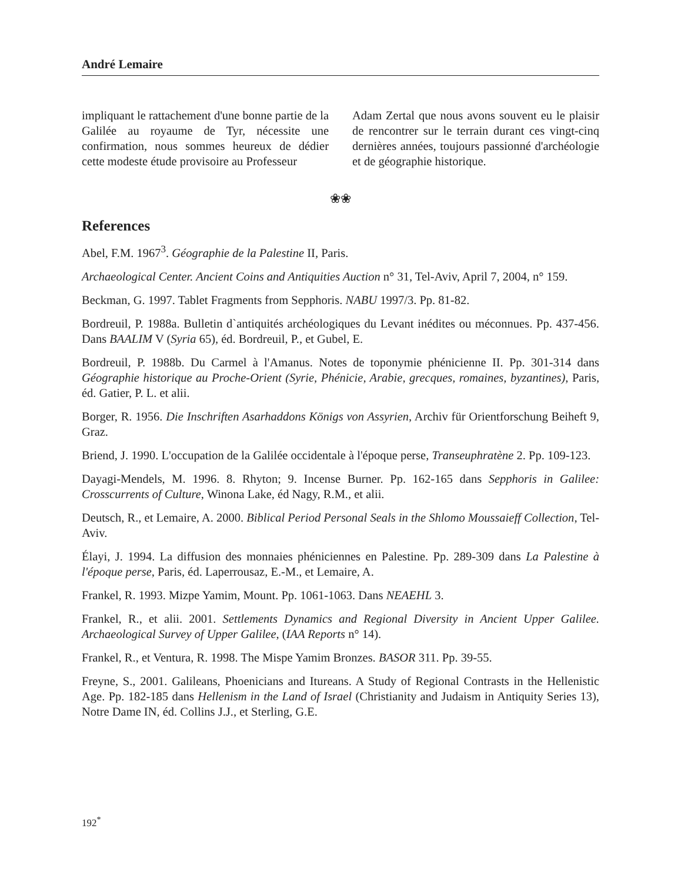André Lemaire
impliquant le rattachement d'une bonne partie de la Galilée au royaume de Tyr, nécessite une confirmation, nous sommes heureux de dédier cette modeste étude provisoire au Professeur
Adam Zertal que nous avons souvent eu le plaisir de rencontrer sur le terrain durant ces vingt-cinq dernières années, toujours passionné d'archéologie et de géographie historique.
❀❀
References
Abel, F.M. 1967<sup>3</sup>. Géographie de la Palestine II, Paris.
Archaeological Center. Ancient Coins and Antiquities Auction n° 31, Tel-Aviv, April 7, 2004, n° 159.
Beckman, G. 1997. Tablet Fragments from Sepphoris. NABU 1997/3. Pp. 81-82.
Bordreuil, P. 1988a. Bulletin d`antiquités archéologiques du Levant inédites ou méconnues. Pp. 437-456. Dans BAALIM V (Syria 65), éd. Bordreuil, P., et Gubel, E.
Bordreuil, P. 1988b. Du Carmel à l'Amanus. Notes de toponymie phénicienne II. Pp. 301-314 dans Géographie historique au Proche-Orient (Syrie, Phénicie, Arabie, grecques, romaines, byzantines), Paris, éd. Gatier, P. L. et alii.
Borger, R. 1956. Die Inschriften Asarhaddons Königs von Assyrien, Archiv für Orientforschung Beiheft 9, Graz.
Briend, J. 1990. L'occupation de la Galilée occidentale à l'époque perse, Transeuphratène 2. Pp. 109-123.
Dayagi-Mendels, M. 1996. 8. Rhyton; 9. Incense Burner. Pp. 162-165 dans Sepphoris in Galilee: Crosscurrents of Culture, Winona Lake, éd Nagy, R.M., et alii.
Deutsch, R., et Lemaire, A. 2000. Biblical Period Personal Seals in the Shlomo Moussaieff Collection, Tel-Aviv.
Élayi, J. 1994. La diffusion des monnaies phéniciennes en Palestine. Pp. 289-309 dans La Palestine à l'époque perse, Paris, éd. Laperrousaz, E.-M., et Lemaire, A.
Frankel, R. 1993. Mizpe Yamim, Mount. Pp. 1061-1063. Dans NEAEHL 3.
Frankel, R., et alii. 2001. Settlements Dynamics and Regional Diversity in Ancient Upper Galilee. Archaeological Survey of Upper Galilee, (IAA Reports n° 14).
Frankel, R., et Ventura, R. 1998. The Mispe Yamim Bronzes. BASOR 311. Pp. 39-55.
Freyne, S., 2001. Galileans, Phoenicians and Itureans. A Study of Regional Contrasts in the Hellenistic Age. Pp. 182-185 dans Hellenism in the Land of Israel (Christianity and Judaism in Antiquity Series 13), Notre Dame IN, éd. Collins J.J., et Sterling, G.E.
192<sup>*</sup>